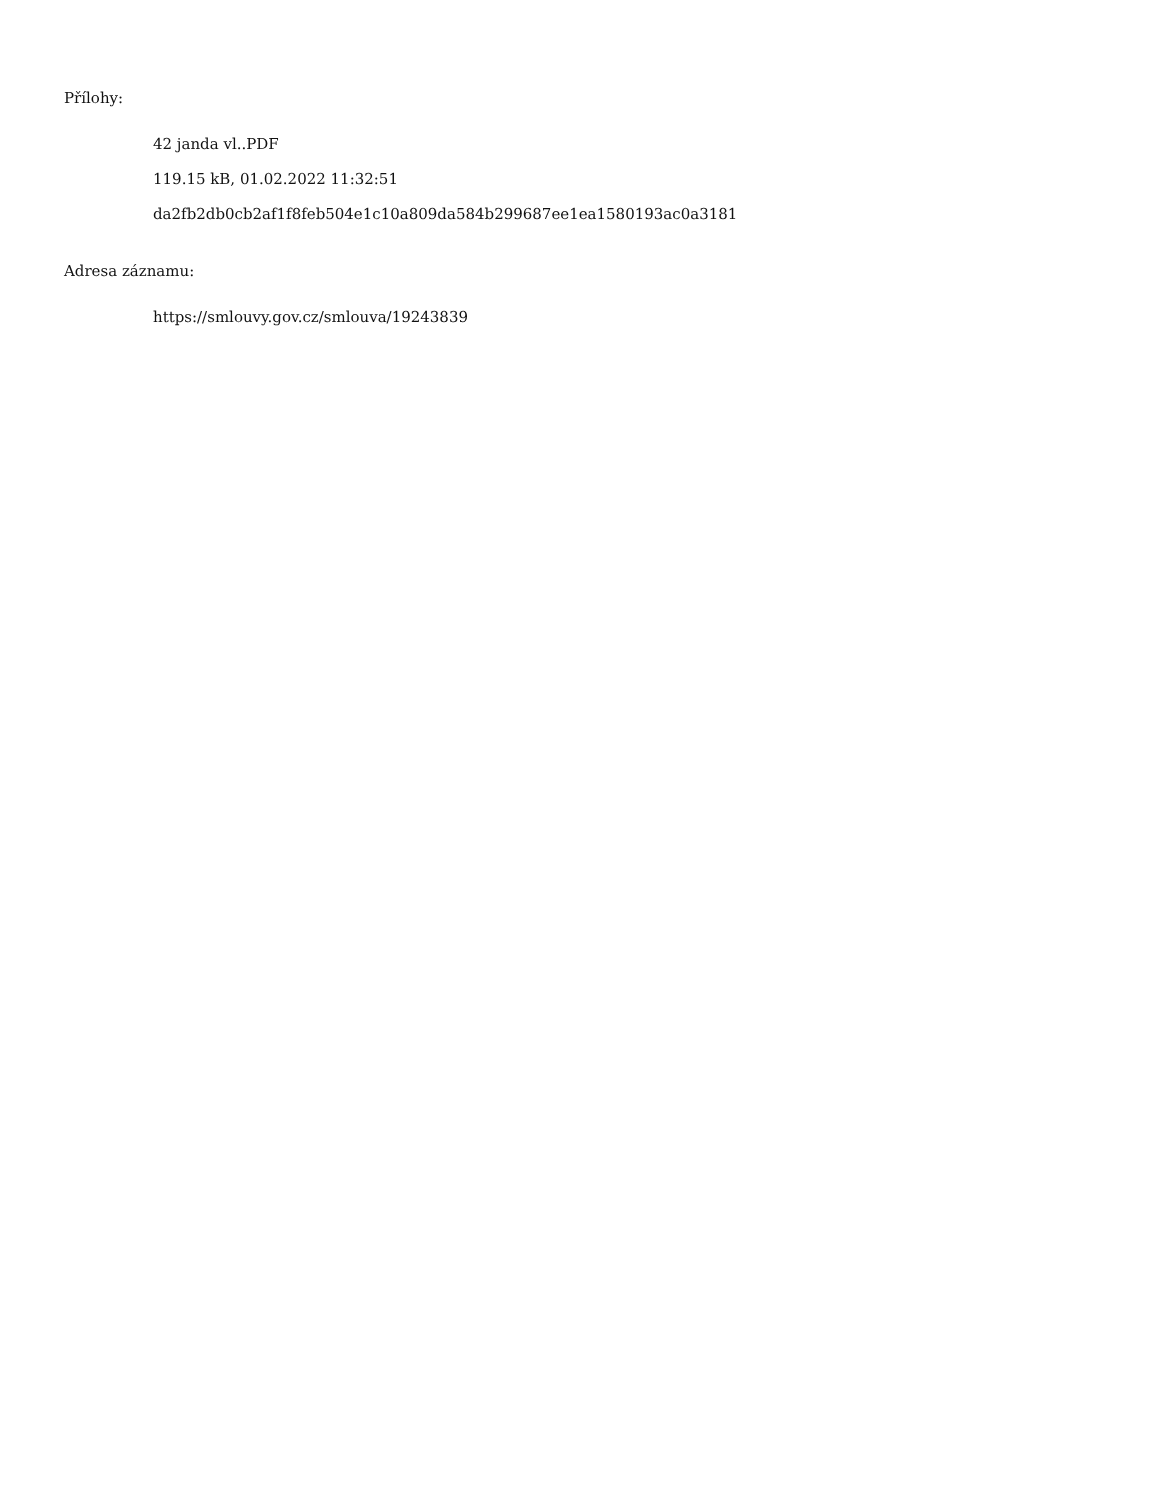Přílohy:
42 janda vl..PDF
119.15 kB, 01.02.2022 11:32:51
da2fb2db0cb2af1f8feb504e1c10a809da584b299687ee1ea1580193ac0a3181
Adresa záznamu:
https://smlouvy.gov.cz/smlouva/19243839